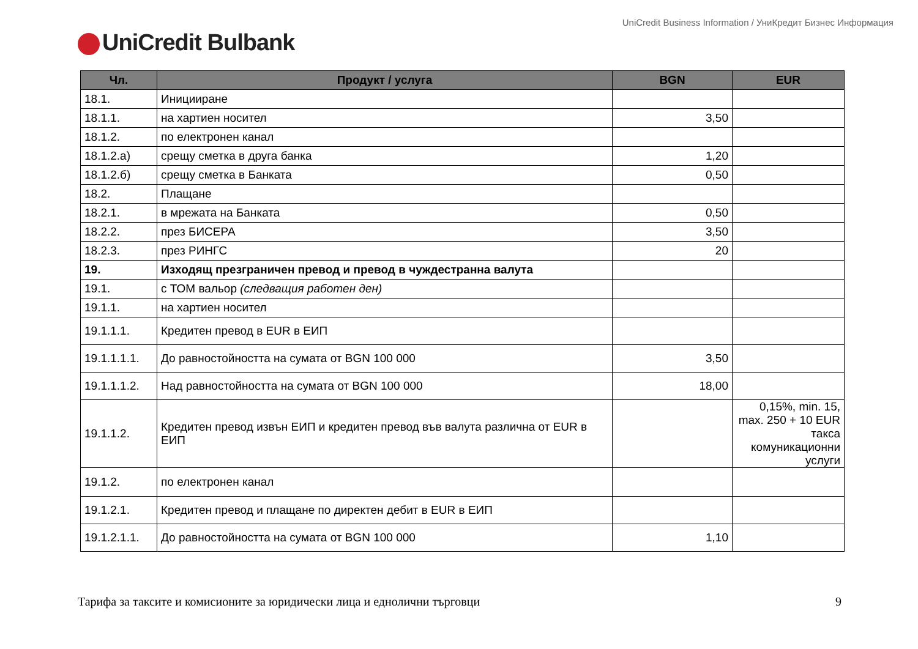UniCredit Business Information / УниКредит Бизнес Информация
UniCredit Bulbank
| Чл. | Продукт / услуга | BGN | EUR |
| --- | --- | --- | --- |
| 18.1. | Иницииране | | |
| 18.1.1. | на хартиен носител | 3,50 | |
| 18.1.2. | по електронен канал | | |
| 18.1.2.а) | срещу сметка в друга банка | 1,20 | |
| 18.1.2.б) | срещу сметка в Банката | 0,50 | |
| 18.2. | Плащане | | |
| 18.2.1. | в мрежата на Банката | 0,50 | |
| 18.2.2. | през БИСЕРА | 3,50 | |
| 18.2.3. | през РИНГС | 20 | |
| 19. | Изходящ презграничен превод и превод в чуждестранна валута | | |
| 19.1. | с ТОМ вальор (следващия работен ден) | | |
| 19.1.1. | на хартиен носител | | |
| 19.1.1.1. | Кредитен превод в EUR в ЕИП | | |
| 19.1.1.1.1. | До равностойността на сумата от BGN 100 000 | 3,50 | |
| 19.1.1.1.2. | Над равностойността на сумата от BGN 100 000 | 18,00 | |
| 19.1.1.2. | Кредитен превод извън ЕИП и кредитен превод във валута различна от EUR в ЕИП | | 0,15%, min. 15, max. 250 + 10 EUR такса комуникационни услуги |
| 19.1.2. | по електронен канал | | |
| 19.1.2.1. | Кредитен превод и плащане по директен дебит в EUR в ЕИП | | |
| 19.1.2.1.1. | До равностойността на сумата от BGN 100 000 | 1,10 | |
Тарифа за таксите и комисионите за юридически лица и еднолични търговци 9